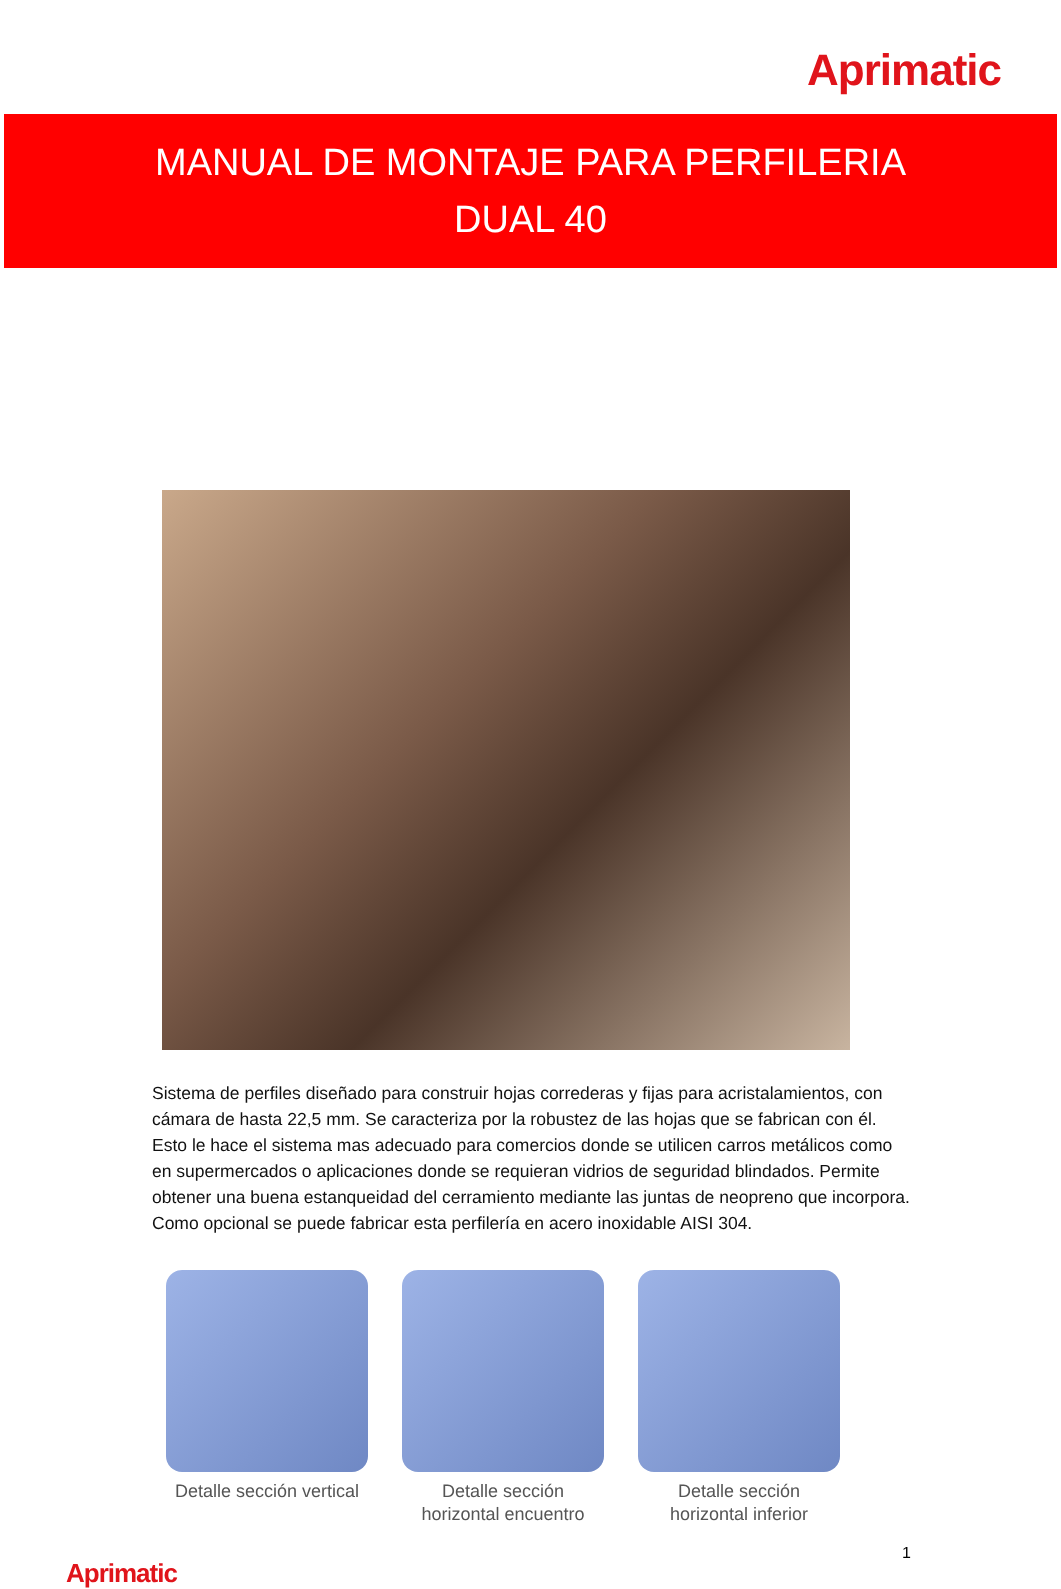Aprimatic
MANUAL DE MONTAJE PARA PERFILERIA
DUAL 40
Sistema de perfiles diseñado para construir hojas correderas y fijas para acristalamientos, con cámara de hasta 22,5 mm. Se caracteriza por la robustez de las hojas que se fabrican con él. Esto le hace el sistema mas adecuado para comercios donde se utilicen carros metálicos como en supermercados o aplicaciones donde se requieran vidrios de seguridad blindados. Permite obtener una buena estanqueidad del cerramiento mediante las juntas de neopreno que incorpora. Como opcional se puede fabricar esta perfilería en acero inoxidable AISI 304.
Detalle sección vertical
Detalle sección horizontal encuentro
Detalle sección horizontal inferior
Aprimatic 1